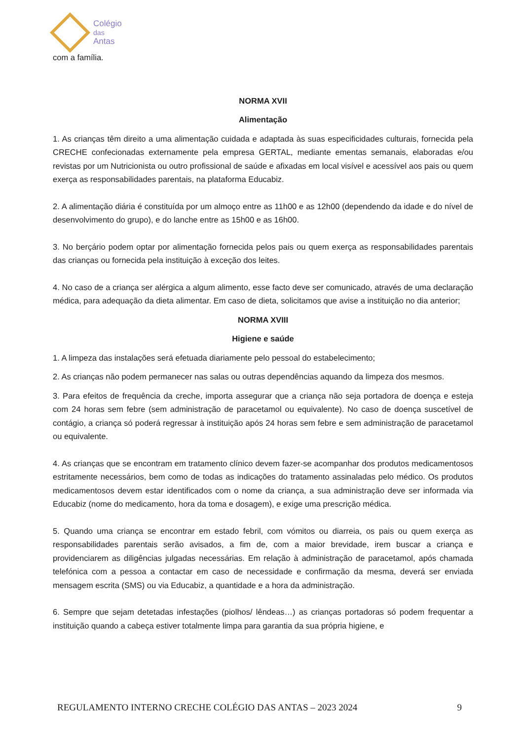Colégio
das
Antas
com a família.
NORMA XVII
Alimentação
1. As crianças têm direito a uma alimentação cuidada e adaptada às suas especificidades culturais, fornecida pela CRECHE confecionadas externamente pela empresa GERTAL, mediante ementas semanais, elaboradas e/ou revistas por um Nutricionista ou outro profissional de saúde e afixadas em local visível e acessível aos pais ou quem exerça as responsabilidades parentais, na plataforma Educabiz.
2. A alimentação diária é constituída por um almoço entre as 11h00 e as 12h00 (dependendo da idade e do nível de desenvolvimento do grupo), e do lanche entre as 15h00 e as 16h00.
3. No berçário podem optar por alimentação fornecida pelos pais ou quem exerça as responsabilidades parentais das crianças ou fornecida pela instituição à exceção dos leites.
4. No caso de a criança ser alérgica a algum alimento, esse facto deve ser comunicado, através de uma declaração médica, para adequação da dieta alimentar. Em caso de dieta, solicitamos que avise a instituição no dia anterior;
NORMA XVIII
Higiene e saúde
1. A limpeza das instalações será efetuada diariamente pelo pessoal do estabelecimento;
2. As crianças não podem permanecer nas salas ou outras dependências aquando da limpeza dos mesmos.
3. Para efeitos de frequência da creche, importa assegurar que a criança não seja portadora de doença e esteja com 24 horas sem febre (sem administração de paracetamol ou equivalente). No caso de doença suscetível de contágio, a criança só poderá regressar à instituição após 24 horas sem febre e sem administração de paracetamol ou equivalente.
4. As crianças que se encontram em tratamento clínico devem fazer-se acompanhar dos produtos medicamentosos estritamente necessários, bem como de todas as indicações do tratamento assinaladas pelo médico. Os produtos medicamentosos devem estar identificados com o nome da criança, a sua administração deve ser informada via Educabiz (nome do medicamento, hora da toma e dosagem), e exige uma prescrição médica.
5. Quando uma criança se encontrar em estado febril, com vómitos ou diarreia, os pais ou quem exerça as responsabilidades parentais serão avisados, a fim de, com a maior brevidade, irem buscar a criança e providenciarem as diligências julgadas necessárias. Em relação à administração de paracetamol, após chamada telefónica com a pessoa a contactar em caso de necessidade e confirmação da mesma, deverá ser enviada mensagem escrita (SMS) ou via Educabiz, a quantidade e a hora da administração.
6. Sempre que sejam detetadas infestações (piolhos/ lêndeas…) as crianças portadoras só podem frequentar a instituição quando a cabeça estiver totalmente limpa para garantia da sua própria higiene, e
REGULAMENTO INTERNO CRECHE COLÉGIO DAS ANTAS – 2023 2024 9